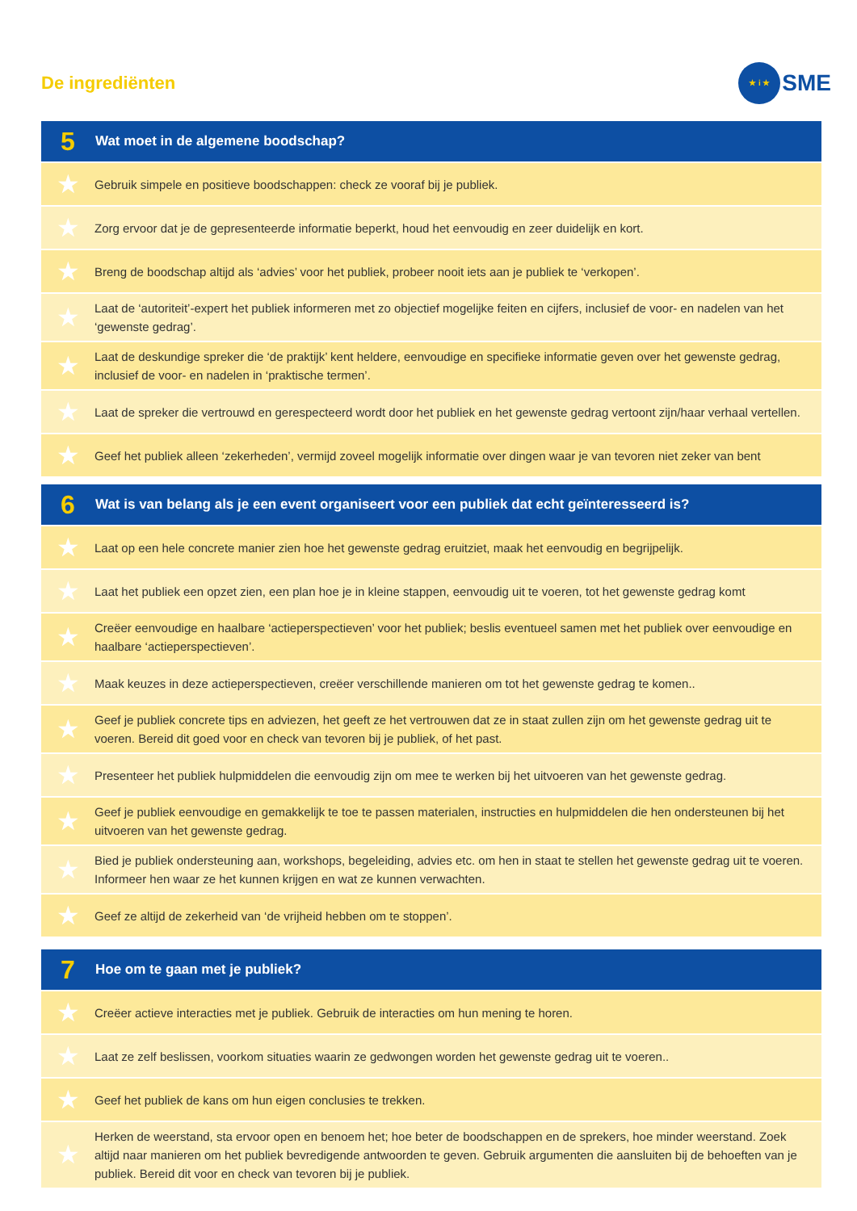De ingrediënten
★ i ★
SME
| 5 | Wat moet in de algemene boodschap? |
| --- | --- |
| ★ | Gebruik simpele en positieve boodschappen: check ze vooraf bij je publiek. |
| ★ | Zorg ervoor dat je de gepresenteerde informatie beperkt, houd het eenvoudig en zeer duidelijk en kort. |
| ★ | Breng de boodschap altijd als ‘advies’ voor het publiek, probeer nooit iets aan je publiek te ‘verkopen’. |
| ★ | Laat de ‘autoriteit’-expert het publiek informeren met zo objectief mogelijke feiten en cijfers, inclusief de voor- en nadelen van het ‘gewenste gedrag’. |
| ★ | Laat de deskundige spreker die ‘de praktijk’ kent heldere, eenvoudige en specifieke informatie geven over het gewenste gedrag, inclusief de voor- en nadelen in ‘praktische termen’. |
| ★ | Laat de spreker die vertrouwd en gerespecteerd wordt door het publiek en het gewenste gedrag vertoont zijn/haar verhaal vertellen. |
| ★ | Geef het publiek alleen ‘zekerheden’, vermijd zoveel mogelijk informatie over dingen waar je van tevoren niet zeker van bent |
| 6 | Wat is van belang als je een event organiseert voor een publiek dat echt geïnteresseerd is? |
| --- | --- |
| ★ | Laat op een hele concrete manier zien hoe het gewenste gedrag eruitziet, maak het eenvoudig en begrijpelijk. |
| ★ | Laat het publiek een opzet zien, een plan hoe je in kleine stappen, eenvoudig uit te voeren, tot het gewenste gedrag komt |
| ★ | Creëer eenvoudige en haalbare ‘actieperspectieven’ voor het publiek; beslis eventueel samen met het publiek over eenvoudige en haalbare ‘actieperspectieven’. |
| ★ | Maak keuzes in deze actieperspectieven, creëer verschillende manieren om tot het gewenste gedrag te komen.. |
| ★ | Geef je publiek concrete tips en adviezen, het geeft ze het vertrouwen dat ze in staat zullen zijn om het gewenste gedrag uit te voeren. Bereid dit goed voor en check van tevoren bij je publiek, of het past. |
| ★ | Presenteer het publiek hulpmiddelen die eenvoudig zijn om mee te werken bij het uitvoeren van het gewenste gedrag. |
| ★ | Geef je publiek eenvoudige en gemakkelijk te toe te passen materialen, instructies en hulpmiddelen die hen ondersteunen bij het uitvoeren van het gewenste gedrag. |
| ★ | Bied je publiek ondersteuning aan, workshops, begeleiding, advies etc. om hen in staat te stellen het gewenste gedrag uit te voeren. Informeer hen waar ze het kunnen krijgen en wat ze kunnen verwachten. |
| ★ | Geef ze altijd de zekerheid van ‘de vrijheid hebben om te stoppen’. |
| 7 | Hoe om te gaan met je publiek? |
| --- | --- |
| ★ | Creëer actieve interacties met je publiek. Gebruik de interacties om hun mening te horen. |
| ★ | Laat ze zelf beslissen, voorkom situaties waarin ze gedwongen worden het gewenste gedrag uit te voeren.. |
| ★ | Geef het publiek de kans om hun eigen conclusies te trekken. |
| ★ | Herken de weerstand, sta ervoor open en benoem het; hoe beter de boodschappen en de sprekers, hoe minder weerstand. Zoek altijd naar manieren om het publiek bevredigende antwoorden te geven. Gebruik argumenten die aansluiten bij de behoeften van je publiek. Bereid dit voor en check van tevoren bij je publiek. |